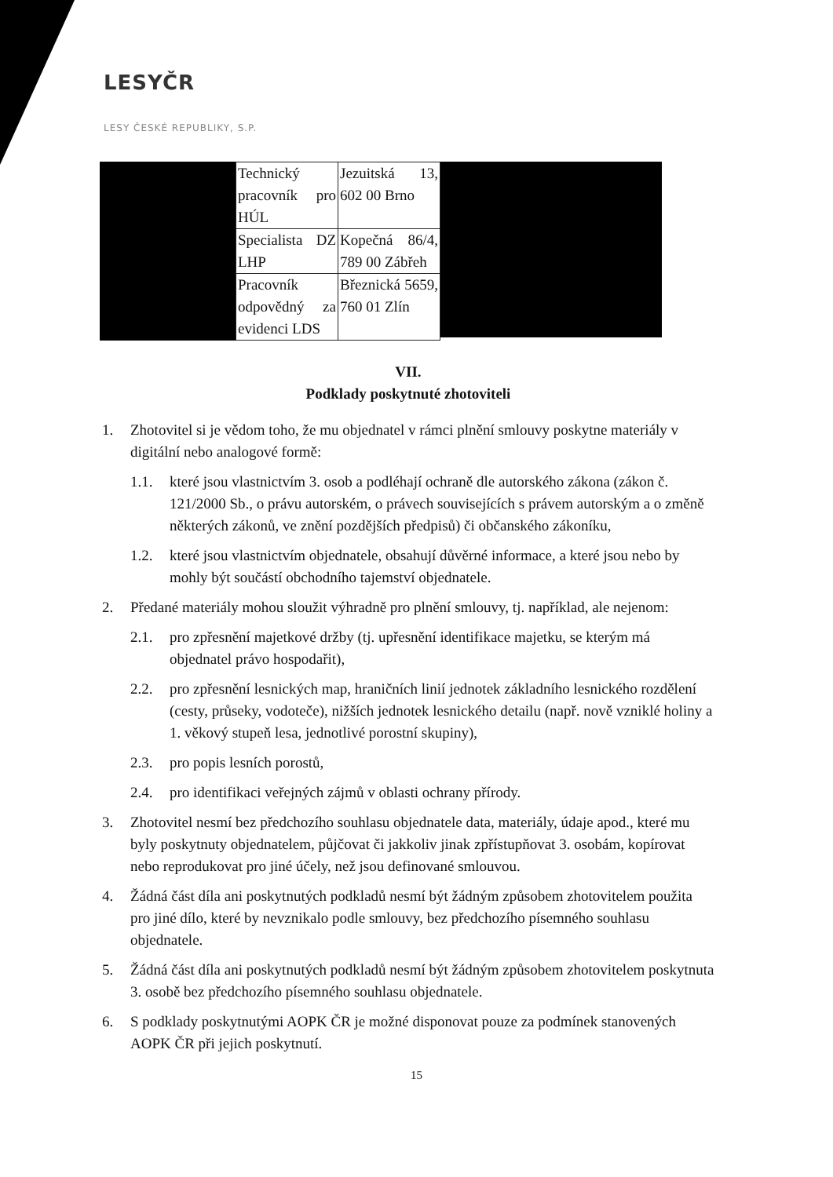LESYČR
LESY ČESKÉ REPUBLIKY, S.P.
| Technický pracovník pro HÚL | Jezuitská 13, 602 00 Brno |
| Specialista DZ LHP | Kopečná 86/4, 789 00 Zábřeh |
| Pracovník odpovědný za evidenci LDS | Březnická 5659, 760 01 Zlín |
VII.
Podklady poskytnuté zhotoviteli
1. Zhotovitel si je vědom toho, že mu objednatel v rámci plnění smlouvy poskytne materiály v digitální nebo analogové formě:
1.1. které jsou vlastnictvím 3. osob a podléhají ochraně dle autorského zákona (zákon č. 121/2000 Sb., o právu autorském, o právech souvisejících s právem autorským a o změně některých zákonů, ve znění pozdějších předpisů) či občanského zákoníku,
1.2. které jsou vlastnictvím objednatele, obsahují důvěrné informace, a které jsou nebo by mohly být součástí obchodního tajemství objednatele.
2. Předané materiály mohou sloužit výhradně pro plnění smlouvy, tj. například, ale nejenom:
2.1. pro zpřesnění majetkové držby (tj. upřesnění identifikace majetku, se kterým má objednatel právo hospodařit),
2.2. pro zpřesnění lesnických map, hraničních linií jednotek základního lesnického rozdělení (cesty, průseky, vodoteče), nižších jednotek lesnického detailu (např. nově vzniklé holiny a 1. věkový stupeň lesa, jednotlivé porostní skupiny),
2.3. pro popis lesních porostů,
2.4. pro identifikaci veřejných zájmů v oblasti ochrany přírody.
3. Zhotovitel nesmí bez předchozího souhlasu objednatele data, materiály, údaje apod., které mu byly poskytnuty objednatelem, půjčovat či jakkoliv jinak zpřístupňovat 3. osobám, kopírovat nebo reprodukovat pro jiné účely, než jsou definované smlouvou.
4. Žádná část díla ani poskytnutých podkladů nesmí být žádným způsobem zhotovitelem použita pro jiné dílo, které by nevznikalo podle smlouvy, bez předchozího písemného souhlasu objednatele.
5. Žádná část díla ani poskytnutých podkladů nesmí být žádným způsobem zhotovitelem poskytnuta 3. osobě bez předchozího písemného souhlasu objednatele.
6. S podklady poskytnutými AOPK ČR je možné disponovat pouze za podmínek stanovených AOPK ČR při jejich poskytnutí.
15